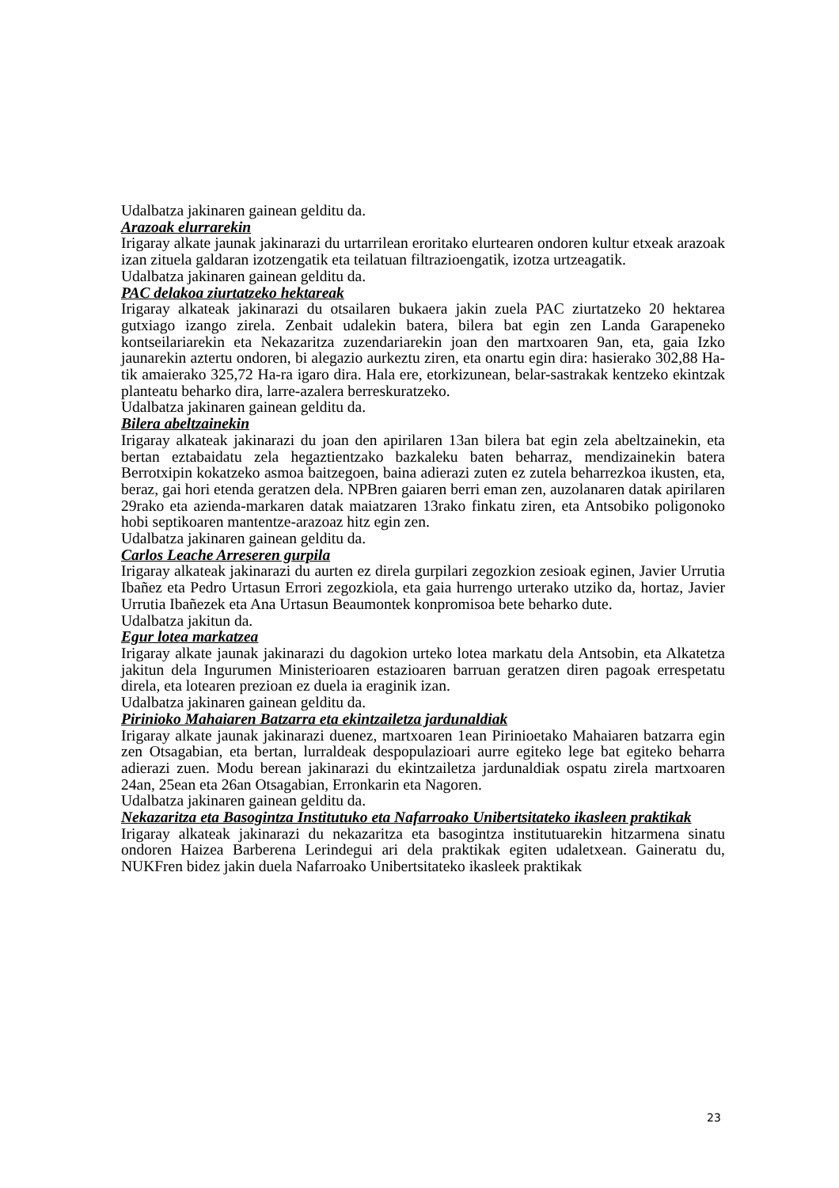Udalbatza jakinaren gainean gelditu da.
Arazoak elurrarekin
Irigaray alkate jaunak jakinarazi du urtarrilean eroritako elurtearen ondoren kultur etxeak arazoak izan zituela galdaran izotzengatik eta teilatuan filtrazioengatik, izotza urtzeagatik.
Udalbatza jakinaren gainean gelditu da.
PAC delakoa ziurtatzeko hektareak
Irigaray alkateak jakinarazi du otsailaren bukaera jakin zuela PAC ziurtatzeko 20 hektarea gutxiago izango zirela. Zenbait udalekin batera, bilera bat egin zen Landa Garapeneko kontseilariarekin eta Nekazaritza zuzendariarekin joan den martxoaren 9an, eta, gaia Izko jaunarekin aztertu ondoren, bi alegazio aurkeztu ziren, eta onartu egin dira: hasierako 302,88 Ha-tik amaierako 325,72 Ha-ra igaro dira. Hala ere, etorkizunean, belar-sastrakak kentzeko ekintzak planteatu beharko dira, larre-azalera berreskuratzeko.
Udalbatza jakinaren gainean gelditu da.
Bilera abeltzainekin
Irigaray alkateak jakinarazi du joan den apirilaren 13an bilera bat egin zela abeltzainekin, eta bertan eztabaidatu zela hegaztientzako bazkaleku baten beharraz, mendizainekin batera Berrotxipin kokatzeko asmoa baitzegoen, baina adierazi zuten ez zutela beharrezkoa ikusten, eta, beraz, gai hori etenda geratzen dela. NPBren gaiaren berri eman zen, auzolanaren datak apirilaren 29rako eta azienda-markaren datak maiatzaren 13rako finkatu ziren, eta Antsobiko poligonoko hobi septikoaren mantentze-arazoaz hitz egin zen.
Udalbatza jakinaren gainean gelditu da.
Carlos Leache Arreseren gurpila
Irigaray alkateak jakinarazi du aurten ez direla gurpilari zegozkion zesioak eginen, Javier Urrutia Ibañez eta Pedro Urtasun Errori zegozkiola, eta gaia hurrengo urterako utziko da, hortaz, Javier Urrutia Ibañezek eta Ana Urtasun Beaumontek konpromisoa bete beharko dute.
Udalbatza jakitun da.
Egur lotea markatzea
Irigaray alkate jaunak jakinarazi du dagokion urteko lotea markatu dela Antsobin, eta Alkatetza jakitun dela Ingurumen Ministerioaren estazioaren barruan geratzen diren pagoak errespetatu direla, eta lotearen prezioan ez duela ia eraginik izan.
Udalbatza jakinaren gainean gelditu da.
Pirinioko Mahaiaren Batzarra eta ekintzailetza jardunaldiak
Irigaray alkate jaunak jakinarazi duenez, martxoaren 1ean Pirinioetako Mahaiaren batzarra egin zen Otsagabian, eta bertan, lurraldeak despopulazioari aurre egiteko lege bat egiteko beharra adierazi zuen. Modu berean jakinarazi du ekintzailetza jardunaldiak ospatu zirela martxoaren 24an, 25ean eta 26an Otsagabian, Erronkarin eta Nagoren.
Udalbatza jakinaren gainean gelditu da.
Nekazaritza eta Basogintza Institutuko eta Nafarroako Unibertsitateko ikasleen praktikak
Irigaray alkateak jakinarazi du nekazaritza eta basogintza institutuarekin hitzarmena sinatu ondoren Haizea Barberena Lerindegui ari dela praktikak egiten udaletxean. Gaineratu du, NUKFren bidez jakin duela Nafarroako Unibertsitateko ikasleek praktikak
23